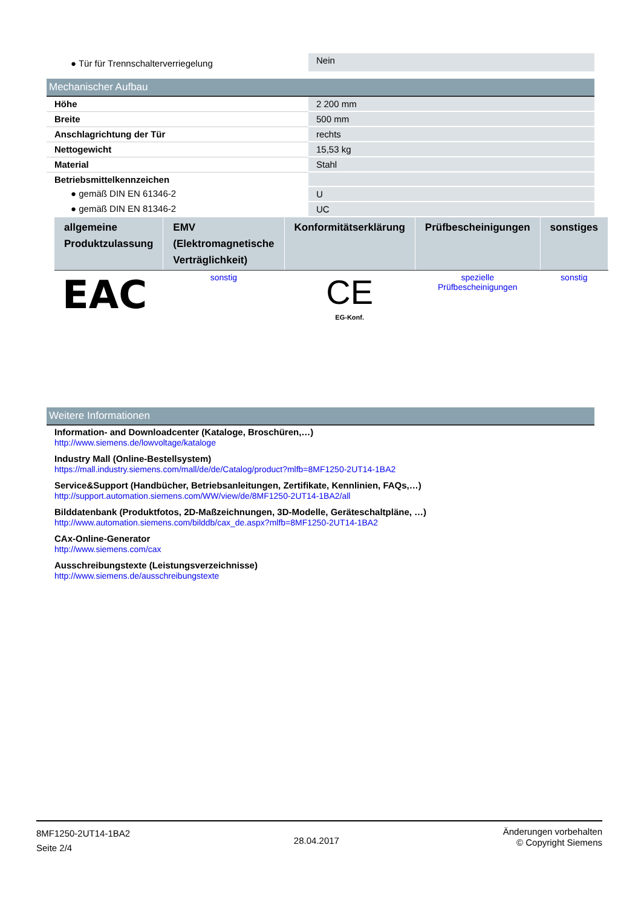| ● Tür für Trennschalterverriegelung | Nein |
Mechanischer Aufbau
| Höhe | 2 200 mm |
| Breite | 500 mm |
| Anschlagrichtung der Tür | rechts |
| Nettogewicht | 15,53 kg |
| Material | Stahl |
| Betriebsmittelkennzeichen | |
| ● gemäß DIN EN 61346-2 | U |
| ● gemäß DIN EN 81346-2 | UC |
| allgemeine Produktzulassung | EMV (Elektromagnetische Verträglichkeit) | Konformitätserklärung | Prüfbescheinigungen | sonstiges |
| --- | --- | --- | --- | --- |
| EAC | sonstig | CE EG-Konf. | spezielle Prüfbescheinigungen | sonstig |
Weitere Informationen
Information- and Downloadcenter (Kataloge, Broschüren,…)
http://www.siemens.de/lowvoltage/kataloge
Industry Mall (Online-Bestellsystem)
https://mall.industry.siemens.com/mall/de/de/Catalog/product?mlfb=8MF1250-2UT14-1BA2
Service&Support (Handbücher, Betriebsanleitungen, Zertifikate, Kennlinien, FAQs,…)
http://support.automation.siemens.com/WW/view/de/8MF1250-2UT14-1BA2/all
Bilddatenbank (Produktfotos, 2D-Maßzeichnungen, 3D-Modelle, Geräteschaltpläne, …)
http://www.automation.siemens.com/bilddb/cax_de.aspx?mlfb=8MF1250-2UT14-1BA2
CAx-Online-Generator
http://www.siemens.com/cax
Ausschreibungstexte (Leistungsverzeichnisse)
http://www.siemens.de/ausschreibungstexte
8MF1250-2UT14-1BA2
Seite 2/4
28.04.2017
Änderungen vorbehalten
© Copyright Siemens